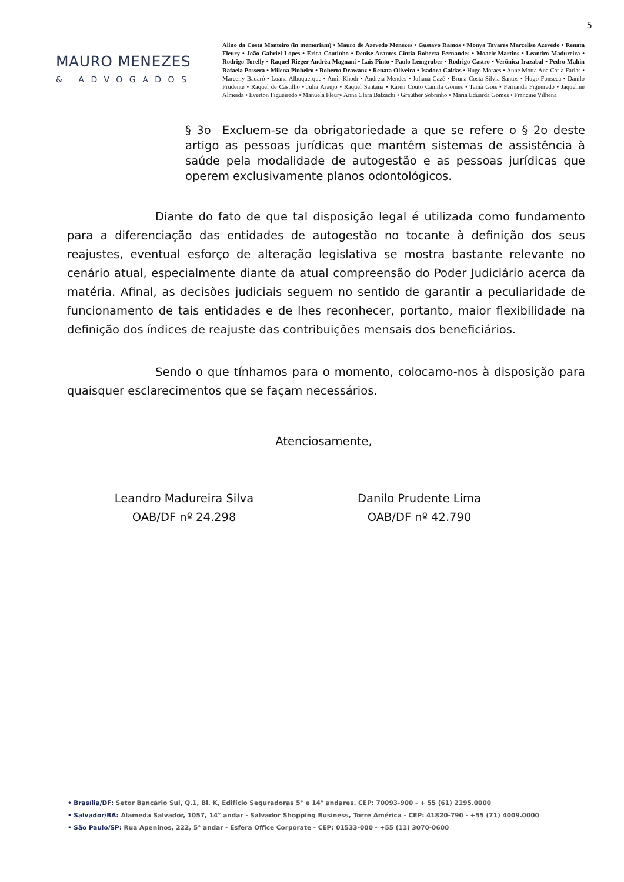5
MAURO MENEZES
& ADVOGADOS
Alino da Costa Monteiro (in memoriam) • Mauro de Azevedo Menezes • Gustavo Ramos • Monya Tavares Marcelise Azevedo • Renata Fleury • João Gabriel Lopes • Erica Coutinho • Denise Arantes Cíntia Roberta Fernandes • Moacir Martins • Leandro Madureira • Rodrigo Torelly • Raquel Rieger Andréa Magnani • Laís Pinto • Paulo Lemgruber • Rodrigo Castro • Verônica Irazabal • Pedro Mahin Rafaela Possera • Milena Pinheiro • Roberto Drawanz • Renata Oliveira • Isadora Caldas • Hugo Moraes • Anne Motta Ana Carla Farias • Marcelly Badaró • Luana Albuquerque • Amir Khodr • Andreia Mendes • Juliana Cazé • Bruna Costa Silvia Santos • Hugo Fonseca • Danilo Prudente • Raquel de Castilho • Julia Araujo • Raquel Santana • Karen Couto Camila Gomes • Tainã Gois • Fernanda Figueredo • Jaqueline Almeida • Everton Figueiredo • Manuela Fleury Anna Clara Balzachi • Grauther Sobrinho • Maria Eduarda Gomes • Francine Vilhena
§ 3o Excluem-se da obrigatoriedade a que se refere o § 2o deste artigo as pessoas jurídicas que mantêm sistemas de assistência à saúde pela modalidade de autogestão e as pessoas jurídicas que operem exclusivamente planos odontológicos.
Diante do fato de que tal disposição legal é utilizada como fundamento para a diferenciação das entidades de autogestão no tocante à definição dos seus reajustes, eventual esforço de alteração legislativa se mostra bastante relevante no cenário atual, especialmente diante da atual compreensão do Poder Judiciário acerca da matéria. Afinal, as decisões judiciais seguem no sentido de garantir a peculiaridade de funcionamento de tais entidades e de lhes reconhecer, portanto, maior flexibilidade na definição dos índices de reajuste das contribuições mensais dos beneficiários.
Sendo o que tínhamos para o momento, colocamo-nos à disposição para quaisquer esclarecimentos que se façam necessários.
Atenciosamente,
Leandro Madureira Silva
OAB/DF nº 24.298
Danilo Prudente Lima
OAB/DF nº 42.790
• Brasília/DF: Setor Bancário Sul, Q.1, Bl. K, Edifício Seguradoras 5° e 14° andares. CEP: 70093-900 - + 55 (61) 2195.0000
• Salvador/BA: Alameda Salvador, 1057, 14° andar - Salvador Shopping Business, Torre América - CEP: 41820-790 - +55 (71) 4009.0000
• São Paulo/SP: Rua Apeninos, 222, 5° andar - Esfera Office Corporate - CEP: 01533-000 - +55 (11) 3070-0600